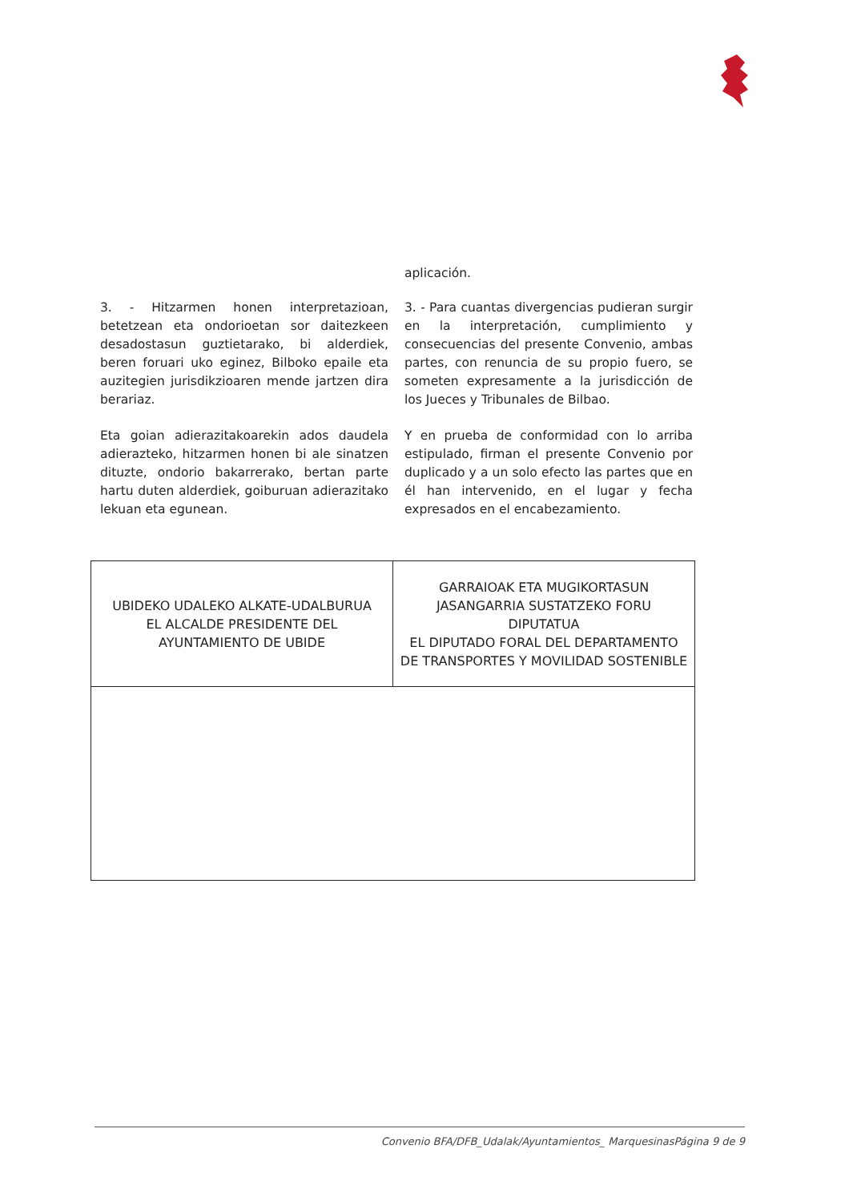aplicación.
3. - Hitzarmen honen interpretazioan, betetzean eta ondorioetan sor daitezkeen desadostasun guztietarako, bi alderdiek, beren foruari uko eginez, Bilboko epaile eta auzitegien jurisdikzioaren mende jartzen dira berariaz.
3. - Para cuantas divergencias pudieran surgir en la interpretación, cumplimiento y consecuencias del presente Convenio, ambas partes, con renuncia de su propio fuero, se someten expresamente a la jurisdicción de los Jueces y Tribunales de Bilbao.
Eta goian adierazitakoarekin ados daudela adierazteko, hitzarmen honen bi ale sinatzen dituzte, ondorio bakarrerako, bertan parte hartu duten alderdiek, goiburuan adierazitako lekuan eta egunean.
Y en prueba de conformidad con lo arriba estipulado, firman el presente Convenio por duplicado y a un solo efecto las partes que en él han intervenido, en el lugar y fecha expresados en el encabezamiento.
| UBIDEKO UDALEKO ALKATE-UDALBURUA EL ALCALDE PRESIDENTE DEL AYUNTAMIENTO DE UBIDE | GARRAIOAK ETA MUGIKORTASUN JASANGARRIA SUSTATZEKO FORU DIPUTATUA EL DIPUTADO FORAL DEL DEPARTAMENTO DE TRANSPORTES Y MOVILIDAD SOSTENIBLE |
Convenio BFA/DFB_Udalak/Ayuntamientos_ MarquesinasPágina 9 de 9